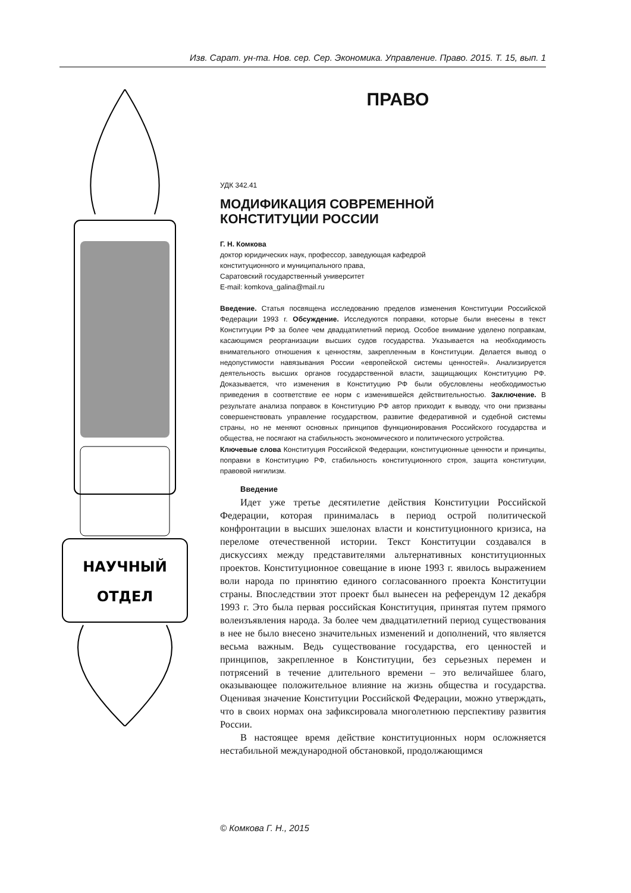Изв. Сарат. ун-та. Нов. сер. Сер. Экономика. Управление. Право. 2015. Т. 15, вып. 1
НАУЧНЫЙ
ОТДЕЛ
ПРАВО
УДК 342.41
МОДИФИКАЦИЯ СОВРЕМЕННОЙ
КОНСТИТУЦИИ РОССИИ
Г. Н. Комкова
доктор юридических наук, профессор, заведующая кафедрой
конституционного и муниципального права,
Саратовский государственный университет
E-mail: komkova_galina@mail.ru
Введение. Статья посвящена исследованию пределов изменения Конституции Российской Федерации 1993 г. Обсуждение. Исследуются поправки, которые были внесены в текст Конституции РФ за более чем двадцатилетний период. Особое внимание уделено поправкам, касающимся реорганизации высших судов государства. Указывается на необходимость внимательного отношения к ценностям, закрепленным в Конституции. Делается вывод о недопустимости навязывания России «европейской системы ценностей». Анализируется деятельность высших органов государственной власти, защищающих Конституцию РФ. Доказывается, что изменения в Конституцию РФ были обусловлены необходимостью приведения в соответствие ее норм с изменившейся действительностью. Заключение. В результате анализа поправок в Конституцию РФ автор приходит к выводу, что они призваны совершенствовать управление государством, развитие федеративной и судебной системы страны, но не меняют основных принципов функционирования Российского государства и общества, не посягают на стабильность экономического и политического устройства.
Ключевые слова Конституция Российской Федерации, конституционные ценности и принципы, поправки в Конституцию РФ, стабильность конституционного строя, защита конституции, правовой нигилизм.
Введение
Идет уже третье десятилетие действия Конституции Российской Федерации, которая принималась в период острой политической конфронтации в высших эшелонах власти и конституционного кризиса, на переломе отечественной истории. Текст Конституции создавался в дискуссиях между представителями альтернативных конституционных проектов. Конституционное совещание в июне 1993 г. явилось выражением воли народа по принятию единого согласованного проекта Конституции страны. Впоследствии этот проект был вынесен на референдум 12 декабря 1993 г. Это была первая российская Конституция, принятая путем прямого волеизъявления народа. За более чем двадцатилетний период существования в нее не было внесено значительных изменений и дополнений, что является весьма важным. Ведь существование государства, его ценностей и принципов, закрепленное в Конституции, без серьезных перемен и потрясений в течение длительного времени – это величайшее благо, оказывающее положительное влияние на жизнь общества и государства. Оценивая значение Конституции Российской Федерации, можно утверждать, что в своих нормах она зафиксировала многолетнюю перспективу развития России.
В настоящее время действие конституционных норм осложняется нестабильной международной обстановкой, продолжающимся
© Комкова Г. Н., 2015